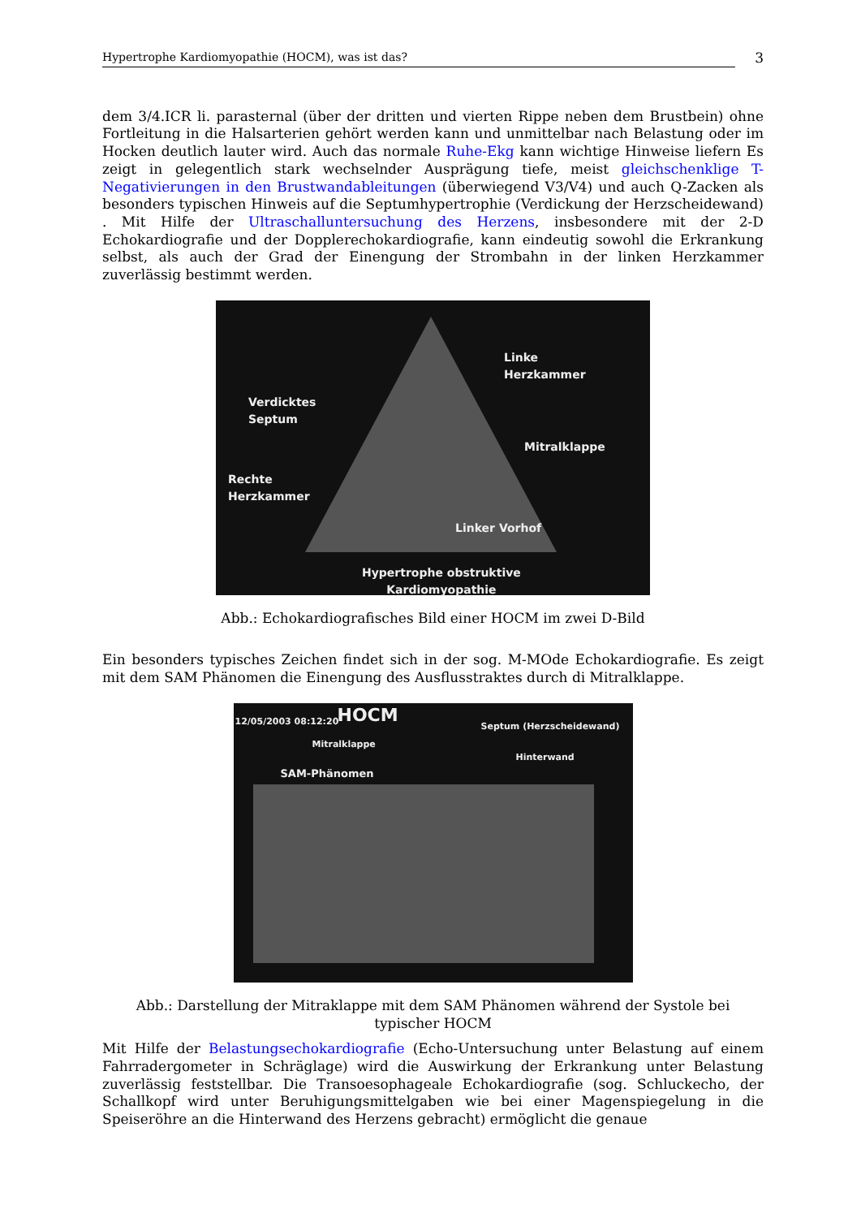Hypertrophe Kardiomyopathie (HOCM), was ist das? 3
dem 3/4.ICR li. parasternal (über der dritten und vierten Rippe neben dem Brustbein) ohne Fortleitung in die Halsarterien gehört werden kann und unmittelbar nach Belastung oder im Hocken deutlich lauter wird. Auch das normale Ruhe-Ekg kann wichtige Hinweise liefern Es zeigt in gelegentlich stark wechselnder Ausprägung tiefe, meist gleichschenklige T-Negativierungen in den Brustwandableitungen (überwiegend V3/V4) und auch Q-Zacken als besonders typischen Hinweis auf die Septumhypertrophie (Verdickung der Herzscheidewand) . Mit Hilfe der Ultraschalluntersuchung des Herzens, insbesondere mit der 2-D Echokardiografie und der Dopplerechokardiografie, kann eindeutig sowohl die Erkrankung selbst, als auch der Grad der Einengung der Strombahn in der linken Herzkammer zuverlässig bestimmt werden.
Linke
Herzkammer
Verdicktes
Septum
Mitralklappe
Rechte
Herzkammer
Linker Vorhof
Hypertrophe obstruktive
Kardiomyopathie
Abb.: Echokardiografisches Bild einer HOCM im zwei D-Bild
Ein besonders typisches Zeichen findet sich in der sog. M-MOde Echokardiografie. Es zeigt mit dem SAM Phänomen die Einengung des Ausflusstraktes durch di Mitralklappe.
12/05/2003 08:12:20 HOCM Septum (Herzscheidewand)
Mitralklappe
Hinterwand
SAM-Phänomen
Abb.: Darstellung der Mitraklappe mit dem SAM Phänomen während der Systole bei typischer HOCM
Mit Hilfe der Belastungsechokardiografie (Echo-Untersuchung unter Belastung auf einem Fahrradergometer in Schräglage) wird die Auswirkung der Erkrankung unter Belastung zuverlässig feststellbar. Die Transoesophageale Echokardiografie (sog. Schluckecho, der Schallkopf wird unter Beruhigungsmittelgaben wie bei einer Magenspiegelung in die Speiseröhre an die Hinterwand des Herzens gebracht) ermöglicht die genaue